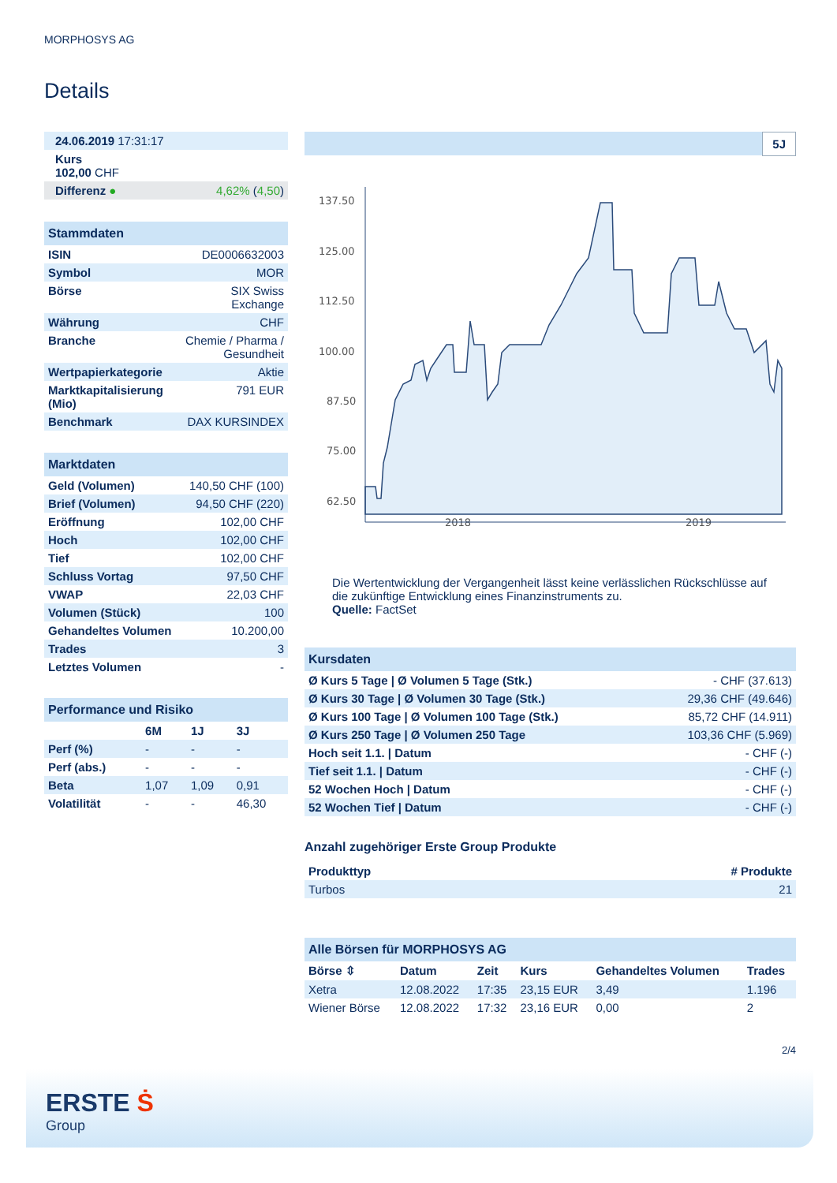MORPHOSYS AG
Details
| 24.06.2019 17:31:17 | |
| Kurs 102,00 CHF | |
| Differenz ● | 4,62% ( 4,50 ) |
| Stammdaten | |
| ISIN | DE0006632003 |
| Symbol | MOR |
| Börse | SIX Swiss Exchange |
| Währung | CHF |
| Branche | Chemie / Pharma / Gesundheit |
| Wertpapierkategorie | Aktie |
| Marktkapitalisierung (Mio) | 791 EUR |
| Benchmark | DAX KURSINDEX |
| Marktdaten | |
| Geld (Volumen) | 140,50 CHF (100) |
| Brief (Volumen) | 94,50 CHF (220) |
| Eröffnung | 102,00 CHF |
| Hoch | 102,00 CHF |
| Tief | 102,00 CHF |
| Schluss Vortag | 97,50 CHF |
| VWAP | 22,03 CHF |
| Volumen (Stück) | 100 |
| Gehandeltes Volumen | 10.200,00 |
| Trades | 3 |
| Letztes Volumen | - |
| Performance und Risiko | | | |
| | 6M | 1J | 3J |
| Perf (%) | - | - | - |
| Perf (abs.) | - | - | - |
| Beta | 1,07 | 1,09 | 0,91 |
| Volatilität | - | - | 46,30 |
5J
137.50
125.00
112.50
100.00
87.50
75.00
62.50
2018
2019
Die Wertentwicklung der Vergangenheit lässt keine verlässlichen Rückschlüsse auf die zukünftige Entwicklung eines Finanzinstruments zu.
Quelle: FactSet
| Kursdaten | |
| Ø Kurs 5 Tage / Ø Volumen 5 Tage (Stk.) | - CHF (37.613) |
| Ø Kurs 30 Tage / Ø Volumen 30 Tage (Stk.) | 29,36 CHF (49.646) |
| Ø Kurs 100 Tage / Ø Volumen 100 Tage (Stk.) | 85,72 CHF (14.911) |
| Ø Kurs 250 Tage / Ø Volumen 250 Tage | 103,36 CHF (5.969) |
| Hoch seit 1.1. / Datum | - CHF (-) |
| Tief seit 1.1. / Datum | - CHF (-) |
| 52 Wochen Hoch / Datum | - CHF (-) |
| 52 Wochen Tief / Datum | - CHF (-) |
Anzahl zugehöriger Erste Group Produkte
| Produkttyp | # Produkte |
| --- | --- |
| Turbos | 21 |
| Alle Börsen für MORPHOSYS AG | | | | | |
| Börse ⇳ | Datum | Zeit | Kurs | Gehandeltes Volumen | Trades |
| Xetra | 12.08.2022 | 17:35 | 23,15 EUR | 3,49 | 1.196 |
| Wiener Börse | 12.08.2022 | 17:32 | 23,16 EUR | 0,00 | 2 |
2/4
ERSTE Ṡ
Group